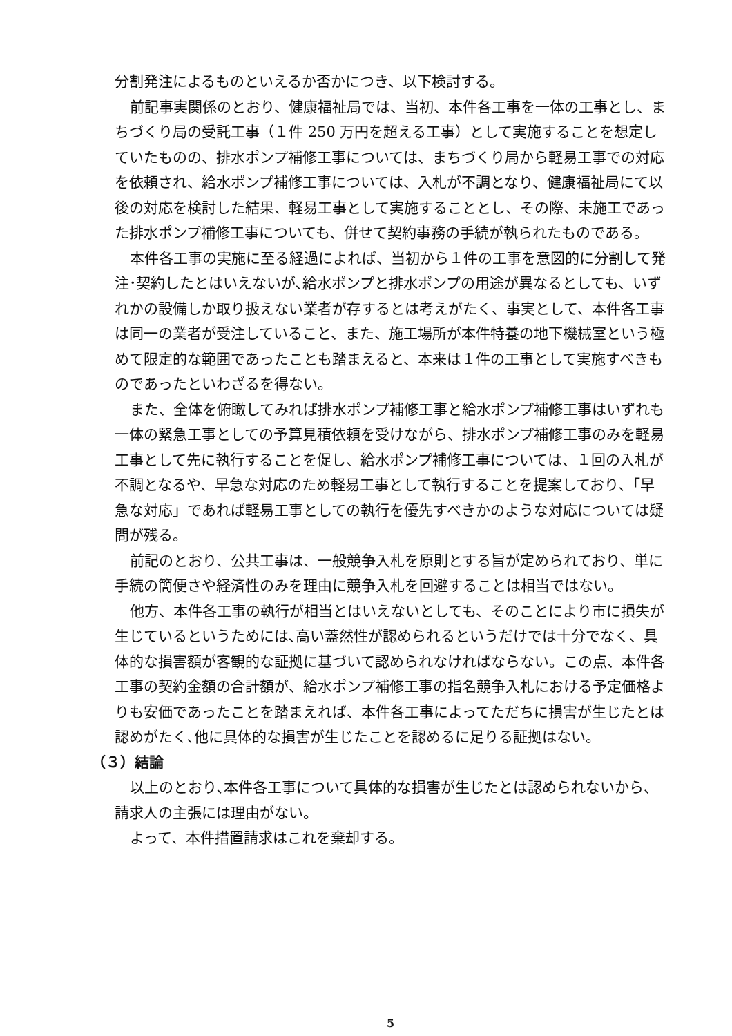分割発注によるものといえるか否かにつき、以下検討する。
前記事実関係のとおり、健康福祉局では、当初、本件各工事を一体の工事とし、まちづくり局の受託工事（１件 250 万円を超える工事）として実施することを想定していたものの、排水ポンプ補修工事については、まちづくり局から軽易工事での対応を依頼され、給水ポンプ補修工事については、入札が不調となり、健康福祉局にて以後の対応を検討した結果、軽易工事として実施することとし、その際、未施工であった排水ポンプ補修工事についても、併せて契約事務の手続が執られたものである。
本件各工事の実施に至る経過によれば、当初から１件の工事を意図的に分割して発注･契約したとはいえないが､給水ポンプと排水ポンプの用途が異なるとしても、いずれかの設備しか取り扱えない業者が存するとは考えがたく、事実として、本件各工事は同一の業者が受注していること、また、施工場所が本件特養の地下機械室という極めて限定的な範囲であったことも踏まえると、本来は１件の工事として実施すべきものであったといわざるを得ない。
また、全体を俯瞰してみれば排水ポンプ補修工事と給水ポンプ補修工事はいずれも一体の緊急工事としての予算見積依頼を受けながら、排水ポンプ補修工事のみを軽易工事として先に執行することを促し、給水ポンプ補修工事については、１回の入札が不調となるや、早急な対応のため軽易工事として執行することを提案しており､「早急な対応」であれば軽易工事としての執行を優先すべきかのような対応については疑問が残る。
前記のとおり、公共工事は、一般競争入札を原則とする旨が定められており、単に手続の簡便さや経済性のみを理由に競争入札を回避することは相当ではない。
他方、本件各工事の執行が相当とはいえないとしても、そのことにより市に損失が生じているというためには､高い蓋然性が認められるというだけでは十分でなく、具体的な損害額が客観的な証拠に基づいて認められなければならない。この点、本件各工事の契約金額の合計額が、給水ポンプ補修工事の指名競争入札における予定価格よりも安価であったことを踏まえれば、本件各工事によってただちに損害が生じたとは認めがたく､他に具体的な損害が生じたことを認めるに足りる証拠はない。
（３）結論
以上のとおり､本件各工事について具体的な損害が生じたとは認められないから、請求人の主張には理由がない。
よって、本件措置請求はこれを棄却する。
5